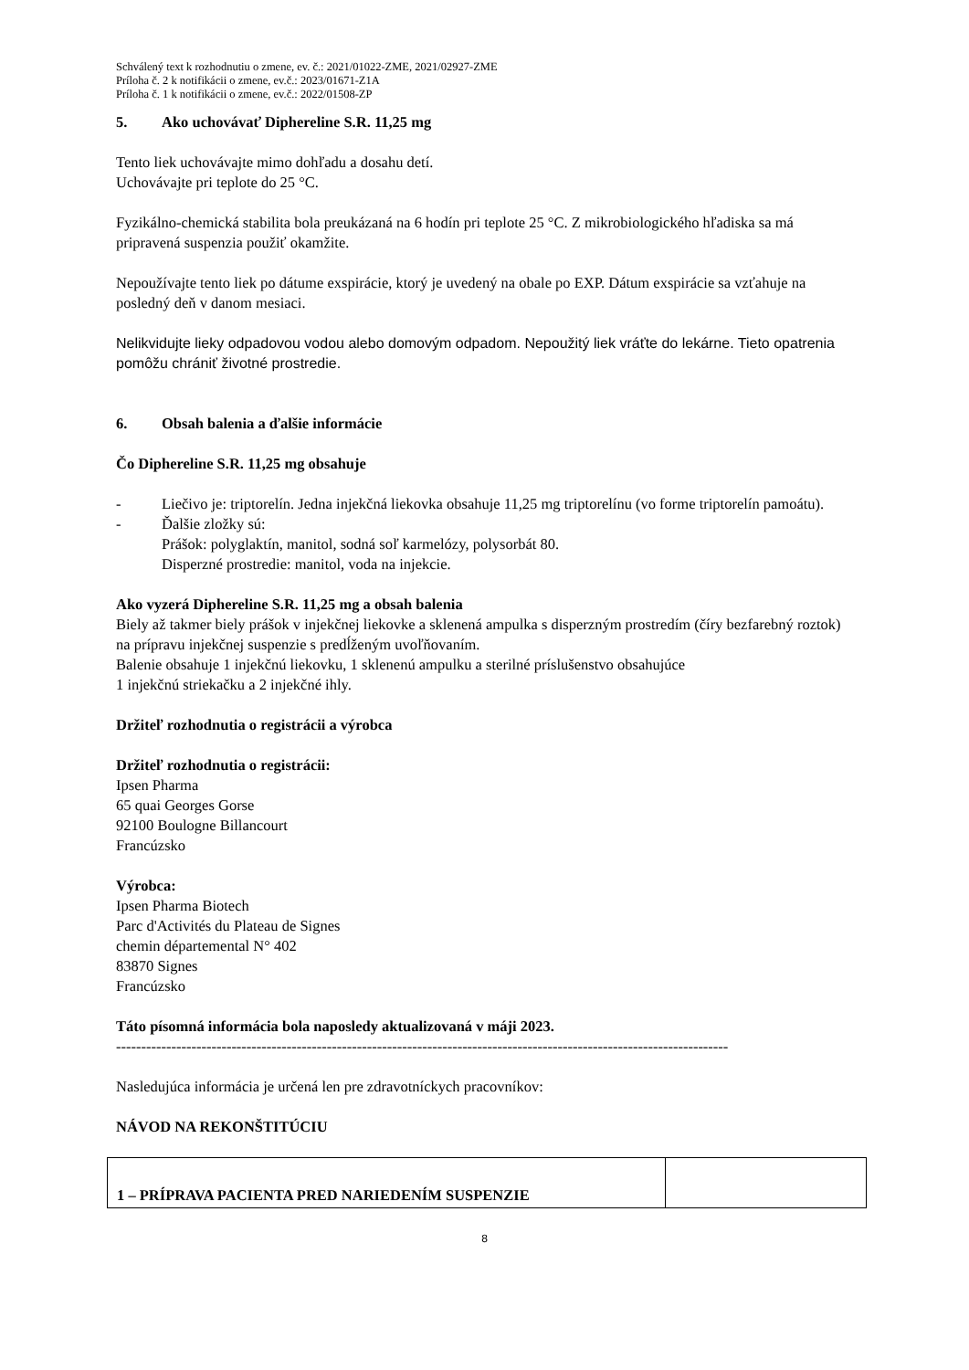Schválený text k rozhodnutiu o zmene, ev. č.: 2021/01022-ZME, 2021/02927-ZME
Príloha č. 2 k notifikácii o zmene, ev.č.: 2023/01671-Z1A
Príloha č. 1 k notifikácii o zmene, ev.č.: 2022/01508-ZP
5. Ako uchovávať Diphereline S.R. 11,25 mg
Tento liek uchovávajte mimo dohľadu a dosahu detí.
Uchovávajte pri teplote do 25 °C.
Fyzikálno-chemická stabilita bola preukázaná na 6 hodín pri teplote 25 °C. Z mikrobiologického hľadiska sa má pripravená suspenzia použiť okamžite.
Nepoužívajte tento liek po dátume exspirácie, ktorý je uvedený na obale po EXP. Dátum exspirácie sa vzťahuje na posledný deň v danom mesiaci.
Nelikvidujte lieky odpadovou vodou alebo domovým odpadom. Nepoužitý liek vráťte do lekárne. Tieto opatrenia pomôžu chrániť životné prostredie.
6. Obsah balenia a ďalšie informácie
Čo Diphereline S.R. 11,25 mg obsahuje
- Liečivo je: triptorelín. Jedna injekčná liekovka obsahuje 11,25 mg triptorelínu (vo forme triptorelín pamoátu).
- Ďalšie zložky sú:
Prášok: polyglaktín, manitol, sodná soľ karmelózy, polysorbát 80.
Disperzné prostredie: manitol, voda na injekcie.
Ako vyzerá Diphereline S.R. 11,25 mg a obsah balenia
Biely až takmer biely prášok v injekčnej liekovke a sklenená ampulka s disperzným prostredím (číry bezfarebný roztok) na prípravu injekčnej suspenzie s predĺženým uvoľňovaním.
Balenie obsahuje 1 injekčnú liekovku, 1 sklenenú ampulku a sterilné príslušenstvo obsahujúce
1 injekčnú striekačku a 2 injekčné ihly.
Držiteľ rozhodnutia o registrácii a výrobca
Držiteľ rozhodnutia o registrácii:
Ipsen Pharma
65 quai Georges Gorse
92100 Boulogne Billancourt
Francúzsko
Výrobca:
Ipsen Pharma Biotech
Parc d'Activités du Plateau de Signes
chemin départemental N° 402
83870 Signes
Francúzsko
Táto písomná informácia bola naposledy aktualizovaná v máji 2023.
--------------------------------------------------------------------------------------------------------------------------
Nasledujúca informácia je určená len pre zdravotníckych pracovníkov:
NÁVOD NA REKONŠTITÚCIU
| 1 – PRÍPRAVA PACIENTA PRED NARIEDENÍM SUSPENZIE | |
8